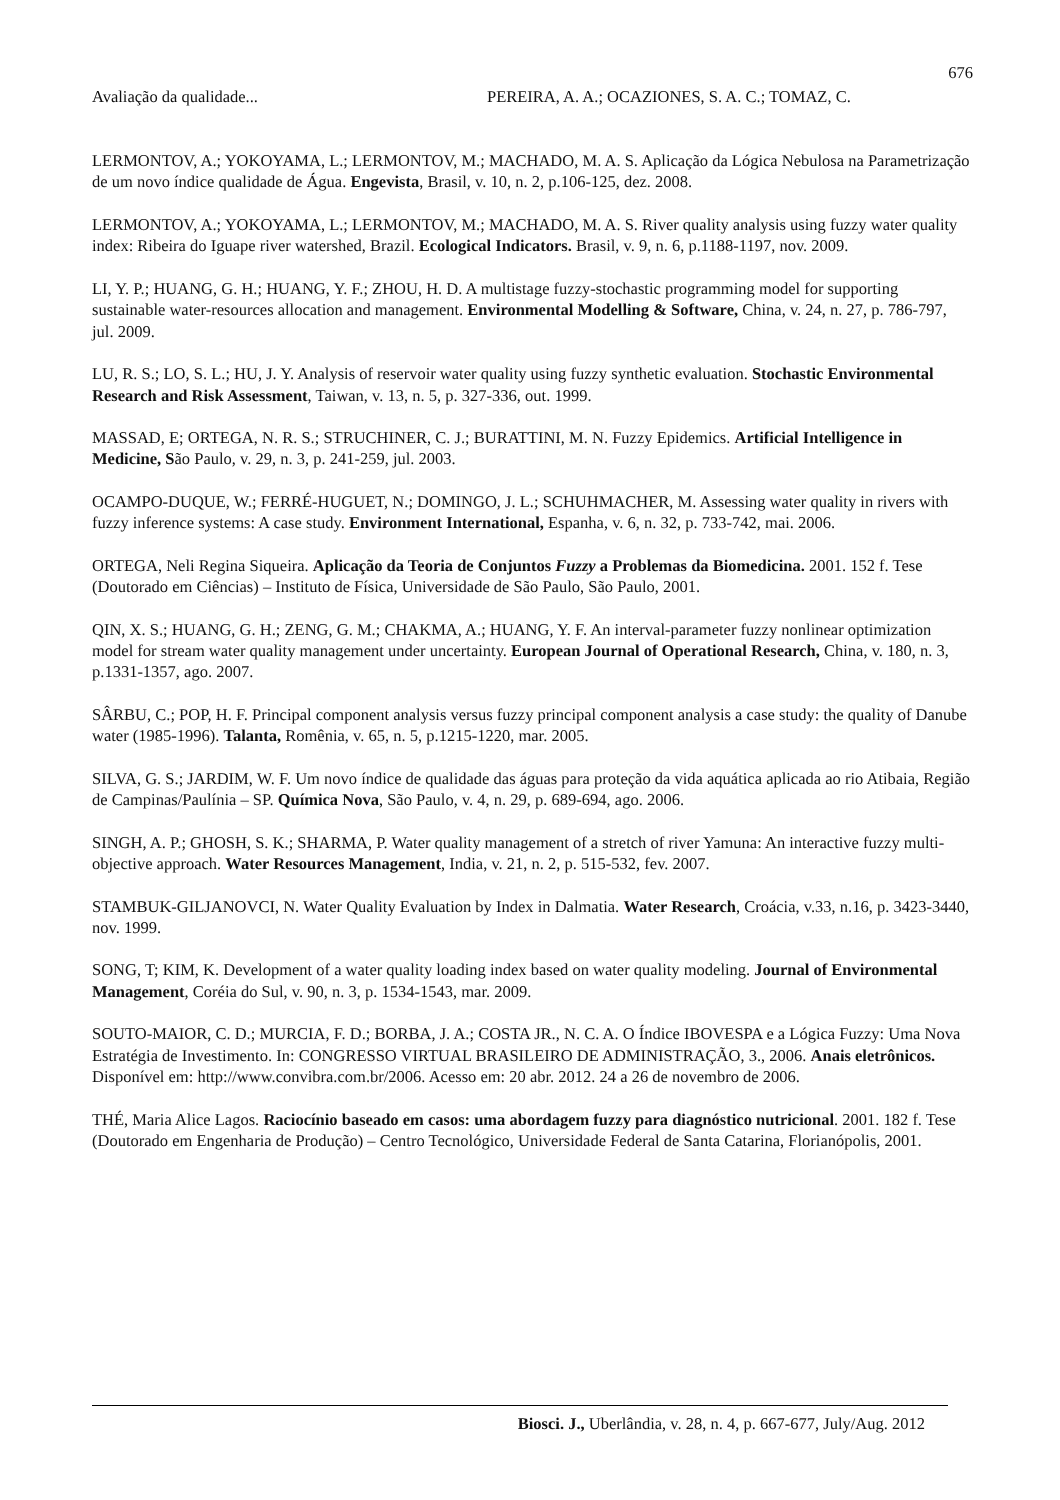676
Avaliação da qualidade... PEREIRA, A. A.; OCAZIONES, S. A. C.; TOMAZ, C.
LERMONTOV, A.; YOKOYAMA, L.; LERMONTOV, M.; MACHADO, M. A. S. Aplicação da Lógica Nebulosa na Parametrização de um novo índice qualidade de Água. Engevista, Brasil, v. 10, n. 2, p.106-125, dez. 2008.
LERMONTOV, A.; YOKOYAMA, L.; LERMONTOV, M.; MACHADO, M. A. S. River quality analysis using fuzzy water quality index: Ribeira do Iguape river watershed, Brazil. Ecological Indicators. Brasil, v. 9, n. 6, p.1188-1197, nov. 2009.
LI, Y. P.; HUANG, G. H.; HUANG, Y. F.; ZHOU, H. D. A multistage fuzzy-stochastic programming model for supporting sustainable water-resources allocation and management. Environmental Modelling & Software, China, v. 24, n. 27, p. 786-797, jul. 2009.
LU, R. S.; LO, S. L.; HU, J. Y. Analysis of reservoir water quality using fuzzy synthetic evaluation. Stochastic Environmental Research and Risk Assessment, Taiwan, v. 13, n. 5, p. 327-336, out. 1999.
MASSAD, E; ORTEGA, N. R. S.; STRUCHINER, C. J.; BURATTINI, M. N. Fuzzy Epidemics. Artificial Intelligence in Medicine, São Paulo, v. 29, n. 3, p. 241-259, jul. 2003.
OCAMPO-DUQUE, W.; FERRÉ-HUGUET, N.; DOMINGO, J. L.; SCHUHMACHER, M. Assessing water quality in rivers with fuzzy inference systems: A case study. Environment International, Espanha, v. 6, n. 32, p. 733-742, mai. 2006.
ORTEGA, Neli Regina Siqueira. Aplicação da Teoria de Conjuntos Fuzzy a Problemas da Biomedicina. 2001. 152 f. Tese (Doutorado em Ciências) – Instituto de Física, Universidade de São Paulo, São Paulo, 2001.
QIN, X. S.; HUANG, G. H.; ZENG, G. M.; CHAKMA, A.; HUANG, Y. F. An interval-parameter fuzzy nonlinear optimization model for stream water quality management under uncertainty. European Journal of Operational Research, China, v. 180, n. 3, p.1331-1357, ago. 2007.
SÂRBU, C.; POP, H. F. Principal component analysis versus fuzzy principal component analysis a case study: the quality of Danube water (1985-1996). Talanta, Romênia, v. 65, n. 5, p.1215-1220, mar. 2005.
SILVA, G. S.; JARDIM, W. F. Um novo índice de qualidade das águas para proteção da vida aquática aplicada ao rio Atibaia, Região de Campinas/Paulínia – SP. Química Nova, São Paulo, v. 4, n. 29, p. 689-694, ago. 2006.
SINGH, A. P.; GHOSH, S. K.; SHARMA, P. Water quality management of a stretch of river Yamuna: An interactive fuzzy multi-objective approach. Water Resources Management, India, v. 21, n. 2, p. 515-532, fev. 2007.
STAMBUK-GILJANOVCI, N. Water Quality Evaluation by Index in Dalmatia. Water Research, Croácia, v.33, n.16, p. 3423-3440, nov. 1999.
SONG, T; KIM, K. Development of a water quality loading index based on water quality modeling. Journal of Environmental Management, Coréia do Sul, v. 90, n. 3, p. 1534-1543, mar. 2009.
SOUTO-MAIOR, C. D.; MURCIA, F. D.; BORBA, J. A.; COSTA JR., N. C. A. O Índice IBOVESPA e a Lógica Fuzzy: Uma Nova Estratégia de Investimento. In: CONGRESSO VIRTUAL BRASILEIRO DE ADMINISTRAÇÃO, 3., 2006. Anais eletrônicos. Disponível em: http://www.convibra.com.br/2006. Acesso em: 20 abr. 2012. 24 a 26 de novembro de 2006.
THÉ, Maria Alice Lagos. Raciocínio baseado em casos: uma abordagem fuzzy para diagnóstico nutricional. 2001. 182 f. Tese (Doutorado em Engenharia de Produção) – Centro Tecnológico, Universidade Federal de Santa Catarina, Florianópolis, 2001.
Biosci. J., Uberlândia, v. 28, n. 4, p. 667-677, July/Aug. 2012